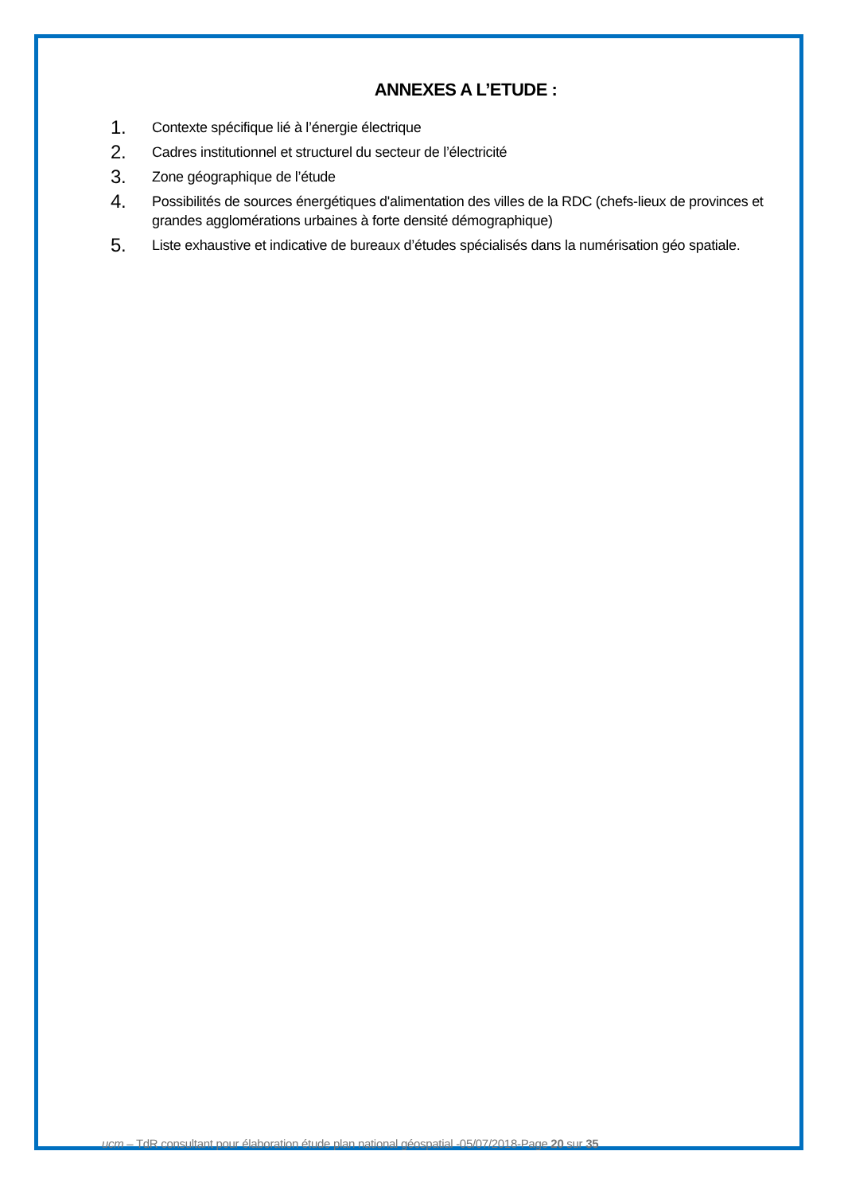ANNEXES A L’ETUDE :
1. Contexte spécifique lié à l’énergie électrique
2. Cadres institutionnel et structurel du secteur de l’électricité
3. Zone géographique de l’étude
4. Possibilités de sources énergétiques d'alimentation des villes de la RDC (chefs-lieux de provinces et grandes agglomérations urbaines à forte densité démographique)
5. Liste exhaustive et indicative de bureaux d’études spécialisés dans la numérisation géo spatiale.
ucm – TdR consultant pour élaboration étude plan national géospatial -05/07/2018-Page 20 sur 35